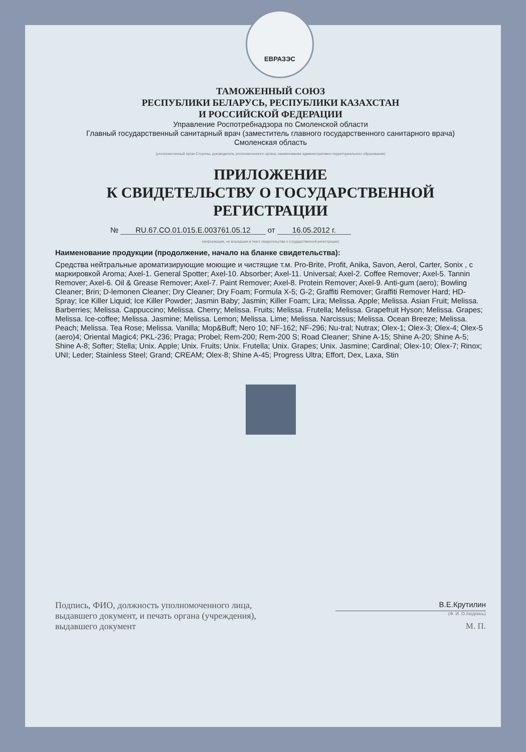ЕВРАЗЭС
ТАМОЖЕННЫЙ СОЮЗ
РЕСПУБЛИКИ БЕЛАРУСЬ, РЕСПУБЛИКИ КАЗАХСТАН
И РОССИЙСКОЙ ФЕДЕРАЦИИ
Управление Роспотребнадзора по Смоленской области
Главный государственный санитарный врач (заместитель главного государственного санитарного врача)
Смоленская область
(уполномоченный орган Стороны, руководитель уполномоченного органа, наименование административно-территориального образования)
ПРИЛОЖЕНИЕ
К СВИДЕТЕЛЬСТВУ О ГОСУДАРСТВЕННОЙ РЕГИСТРАЦИИ
№ RU.67.CO.01.015.E.003761.05.12 от 16.05.2012 г.
(информация, не вошедшая в текст свидетельства о государственной регистрации)
Наименование продукции (продолжение, начало на бланке свидетельства):
Средства нейтральные ароматизирующие моющие и чистящие т.м. Pro-Brite, Profit, Anika, Savon, Aerol, Carter, Sonix , с маркировкой Aroma; Axel-1. General Spotter; Axel-10. Absorber; Axel-11. Universal; Axel-2. Coffee Remover; Axel-5. Tannin Remover; Axel-6. Oil & Grease Remover; Axel-7. Paint Remover; Axel-8. Protein Remover; Axel-9. Anti-gum (aero); Bowling Cleaner; Brin; D-lemonen Cleaner; Dry Cleaner; Dry Foam; Formula X-5; G-2; Graffiti Remover; Graffiti Remover Hard; HD-Spray; Ice Killer Liquid; Ice Killer Powder; Jasmin Baby; Jasmin; Killer Foam; Lira; Melissa. Apple; Melissa. Asian Fruit; Melissa. Barberries; Melissa. Cappuccino; Melissa. Cherry; Melissa. Fruits; Melissa. Frutella; Melissa. Grapefruit Hyson; Melissa. Grapes; Melissa. Ice-coffee; Melissa. Jasmine; Melissa. Lemon; Melissa. Lime; Melissa. Narcissus; Melissa. Ocean Breeze; Melissa. Peach; Melissa. Tea Rose; Melissa. Vanilla; Mop&Buff; Nero 10; NF-162; NF-296; Nu-tral; Nutrax; Olex-1; Olex-3; Olex-4; Olex-5 (aero)4; Oriental Magic4; PKL-236; Praga; Probel; Rem-200; Rem-200 S; Road Cleaner; Shine A-15; Shine A-20; Shine A-5; Shine A-8; Softer; Stella; Unix. Apple; Unix. Fruits; Unix. Frutella; Unix. Grapes; Unix. Jasmine; Cardinal; Olex-10; Olex-7; Rinox; UNI; Leder; Stainless Steel; Grand; CREAM; Olex-8; Shine A-45; Progress Ultra; Effort, Dex, Laxa, Stin
Подпись, ФИО, должность уполномоченного лица, выдавшего документ, и печать органа (учреждения), выдавшего документ
В.Е.Крутилин
(Ф. И. О./подпись)
М. П.